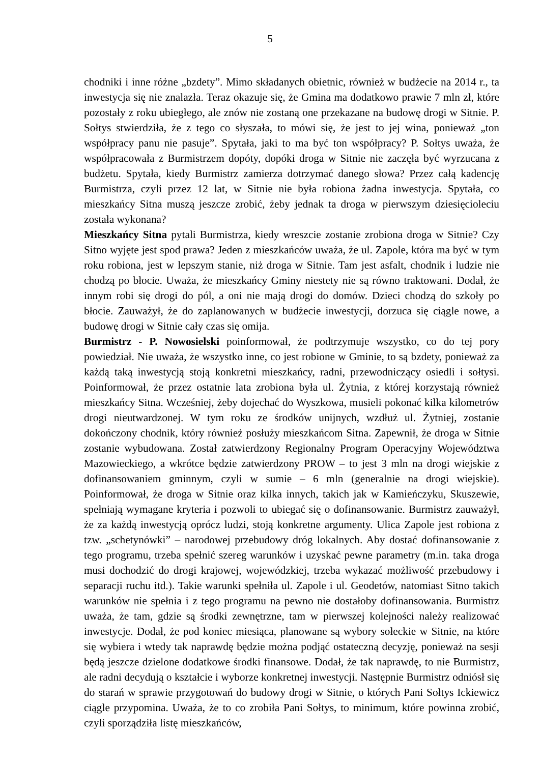5
chodniki i inne różne „bzdety”. Mimo składanych obietnic, również w budżecie na 2014 r., ta inwestycja się nie znalazła. Teraz okazuje się, że Gmina ma dodatkowo prawie 7 mln zł, które pozostały z roku ubiegłego, ale znów nie zostaną one przekazane na budowę drogi w Sitnie. P. Sołtys stwierdziła, że z tego co słyszała, to mówi się, że jest to jej wina, ponieważ „ton współpracy panu nie pasuje”. Spytała, jaki to ma być ton współpracy? P. Sołtys uważa, że współpracowała z Burmistrzem dopóty, dopóki droga w Sitnie nie zaczęła być wyrzucana z budżetu. Spytała, kiedy Burmistrz zamierza dotrzymać danego słowa? Przez całą kadencję Burmistrza, czyli przez 12 lat, w Sitnie nie była robiona żadna inwestycja. Spytała, co mieszkańcy Sitna muszą jeszcze zrobić, żeby jednak ta droga w pierwszym dziesięcioleciu została wykonana?
Mieszkańcy Sitna pytali Burmistrza, kiedy wreszcie zostanie zrobiona droga w Sitnie? Czy Sitno wyjęte jest spod prawa? Jeden z mieszkańców uważa, że ul. Zapole, która ma być w tym roku robiona, jest w lepszym stanie, niż droga w Sitnie. Tam jest asfalt, chodnik i ludzie nie chodzą po błocie. Uważa, że mieszkańcy Gminy niestety nie są równo traktowani. Dodał, że innym robi się drogi do pól, a oni nie mają drogi do domów. Dzieci chodzą do szkoły po błocie. Zauważył, że do zaplanowanych w budżecie inwestycji, dorzuca się ciągle nowe, a budowę drogi w Sitnie cały czas się omija.
Burmistrz - P. Nowosielski poinformował, że podtrzymuje wszystko, co do tej pory powiedział. Nie uważa, że wszystko inne, co jest robione w Gminie, to są bzdety, ponieważ za każdą taką inwestycją stoją konkretni mieszkańcy, radni, przewodniczący osiedli i sołtysi. Poinformował, że przez ostatnie lata zrobiona była ul. Żytnia, z której korzystają również mieszkańcy Sitna. Wcześniej, żeby dojechać do Wyszkowa, musieli pokonać kilka kilometrów drogi nieutwardzonej. W tym roku ze środków unijnych, wzdłuż ul. Żytniej, zostanie dokończony chodnik, który również posłuży mieszkańcom Sitna. Zapewnił, że droga w Sitnie zostanie wybudowana. Został zatwierdzony Regionalny Program Operacyjny Województwa Mazowieckiego, a wkrótce będzie zatwierdzony PROW – to jest 3 mln na drogi wiejskie z dofinansowaniem gminnym, czyli w sumie – 6 mln (generalnie na drogi wiejskie). Poinformował, że droga w Sitnie oraz kilka innych, takich jak w Kamieńczyku, Skuszewie, spełniają wymagane kryteria i pozwoli to ubiegać się o dofinansowanie. Burmistrz zauważył, że za każdą inwestycją oprócz ludzi, stoją konkretne argumenty. Ulica Zapole jest robiona z tzw. „schetynówki” – narodowej przebudowy dróg lokalnych. Aby dostać dofinansowanie z tego programu, trzeba spełnić szereg warunków i uzyskać pewne parametry (m.in. taka droga musi dochodzić do drogi krajowej, wojewódzkiej, trzeba wykazać możliwość przebudowy i separacji ruchu itd.). Takie warunki spełniła ul. Zapole i ul. Geodetów, natomiast Sitno takich warunków nie spełnia i z tego programu na pewno nie dostałoby dofinansowania. Burmistrz uważa, że tam, gdzie są środki zewnętrzne, tam w pierwszej kolejności należy realizować inwestycje. Dodał, że pod koniec miesiąca, planowane są wybory sołeckie w Sitnie, na które się wybiera i wtedy tak naprawdę będzie można podjąć ostateczną decyzję, ponieważ na sesji będą jeszcze dzielone dodatkowe środki finansowe. Dodał, że tak naprawdę, to nie Burmistrz, ale radni decydują o kształcie i wyborze konkretnej inwestycji. Następnie Burmistrz odniósł się do starań w sprawie przygotowań do budowy drogi w Sitnie, o których Pani Sołtys Ickiewicz ciągle przypomina. Uważa, że to co zrobiła Pani Sołtys, to minimum, które powinna zrobić, czyli sporządziła listę mieszkańców,